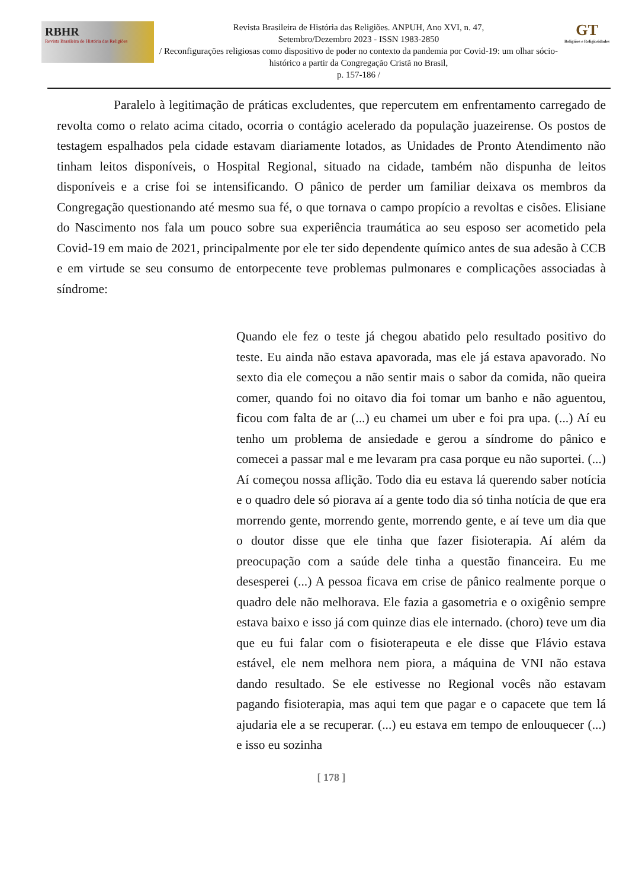RBHR
Revista Brasileira de História das Religiões
Revista Brasileira de História das Religiões. ANPUH, Ano XVI, n. 47,
Setembro/Dezembro 2023 - ISSN 1983-2850
/ Reconfigurações religiosas como dispositivo de poder no contexto da pandemia por Covid-19: um olhar sócio-histórico a partir da Congregação Cristã no Brasil,
p. 157-186 /
GT
Religiões e Religiosidades
Paralelo à legitimação de práticas excludentes, que repercutem em enfrentamento carregado de revolta como o relato acima citado, ocorria o contágio acelerado da população juazeirense. Os postos de testagem espalhados pela cidade estavam diariamente lotados, as Unidades de Pronto Atendimento não tinham leitos disponíveis, o Hospital Regional, situado na cidade, também não dispunha de leitos disponíveis e a crise foi se intensificando. O pânico de perder um familiar deixava os membros da Congregação questionando até mesmo sua fé, o que tornava o campo propício a revoltas e cisões. Elisiane do Nascimento nos fala um pouco sobre sua experiência traumática ao seu esposo ser acometido pela Covid-19 em maio de 2021, principalmente por ele ter sido dependente químico antes de sua adesão à CCB e em virtude se seu consumo de entorpecente teve problemas pulmonares e complicações associadas à síndrome:
Quando ele fez o teste já chegou abatido pelo resultado positivo do teste. Eu ainda não estava apavorada, mas ele já estava apavorado. No sexto dia ele começou a não sentir mais o sabor da comida, não queira comer, quando foi no oitavo dia foi tomar um banho e não aguentou, ficou com falta de ar (...) eu chamei um uber e foi pra upa. (...) Aí eu tenho um problema de ansiedade e gerou a síndrome do pânico e comecei a passar mal e me levaram pra casa porque eu não suportei. (...) Aí começou nossa aflição. Todo dia eu estava lá querendo saber notícia e o quadro dele só piorava aí a gente todo dia só tinha notícia de que era morrendo gente, morrendo gente, morrendo gente, e aí teve um dia que o doutor disse que ele tinha que fazer fisioterapia. Aí além da preocupação com a saúde dele tinha a questão financeira. Eu me desesperei (...) A pessoa ficava em crise de pânico realmente porque o quadro dele não melhorava. Ele fazia a gasometria e o oxigênio sempre estava baixo e isso já com quinze dias ele internado. (choro) teve um dia que eu fui falar com o fisioterapeuta e ele disse que Flávio estava estável, ele nem melhora nem piora, a máquina de VNI não estava dando resultado. Se ele estivesse no Regional vocês não estavam pagando fisioterapia, mas aqui tem que pagar e o capacete que tem lá ajudaria ele a se recuperar. (...) eu estava em tempo de enlouquecer (...) e isso eu sozinha
[ 178 ]